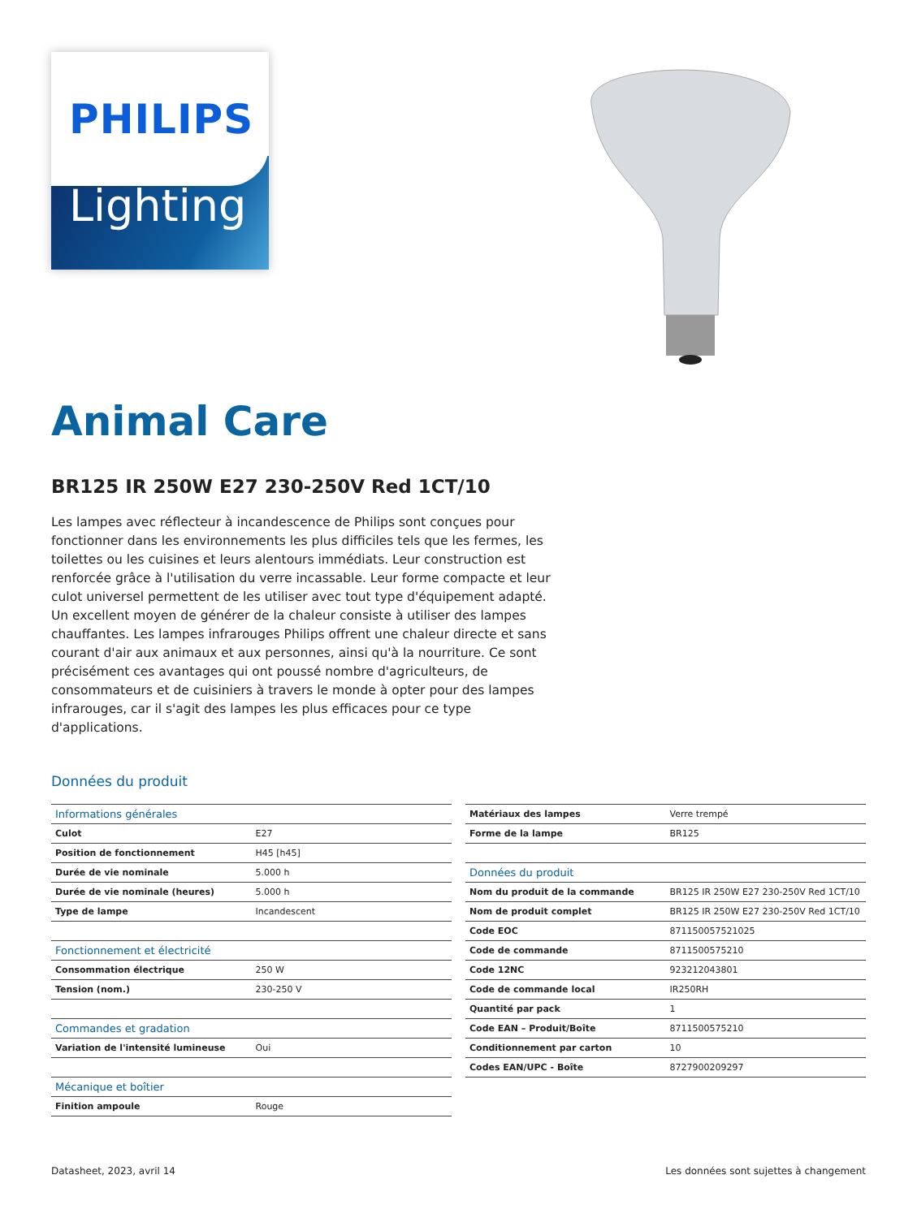PHILIPS
Lighting
Animal Care
BR125 IR 250W E27 230-250V Red 1CT/10
Les lampes avec réflecteur à incandescence de Philips sont conçues pour fonctionner dans les environnements les plus difficiles tels que les fermes, les toilettes ou les cuisines et leurs alentours immédiats. Leur construction est renforcée grâce à l'utilisation du verre incassable. Leur forme compacte et leur culot universel permettent de les utiliser avec tout type d'équipement adapté. Un excellent moyen de générer de la chaleur consiste à utiliser des lampes chauffantes. Les lampes infrarouges Philips offrent une chaleur directe et sans courant d'air aux animaux et aux personnes, ainsi qu'à la nourriture. Ce sont précisément ces avantages qui ont poussé nombre d'agriculteurs, de consommateurs et de cuisiniers à travers le monde à opter pour des lampes infrarouges, car il s'agit des lampes les plus efficaces pour ce type d'applications.
Données du produit
| Informations générales | |
| Culot | E27 |
| Position de fonctionnement | H45 [h45] |
| Durée de vie nominale | 5.000 h |
| Durée de vie nominale (heures) | 5.000 h |
| Type de lampe | Incandescent |
| Fonctionnement et électricité | |
| Consommation électrique | 250 W |
| Tension (nom.) | 230-250 V |
| Commandes et gradation | |
| Variation de l'intensité lumineuse | Oui |
| Mécanique et boîtier | |
| Finition ampoule | Rouge |
| Matériaux des lampes | Verre trempé |
| Forme de la lampe | BR125 |
| Données du produit | |
| Nom du produit de la commande | BR125 IR 250W E27 230-250V Red 1CT/10 |
| Nom de produit complet | BR125 IR 250W E27 230-250V Red 1CT/10 |
| Code EOC | 871150057521025 |
| Code de commande | 8711500575210 |
| Code 12NC | 923212043801 |
| Code de commande local | IR250RH |
| Quantité par pack | 1 |
| Code EAN – Produit/Boîte | 8711500575210 |
| Conditionnement par carton | 10 |
| Codes EAN/UPC - Boîte | 8727900209297 |
Datasheet, 2023, avril 14 Les données sont sujettes à changement